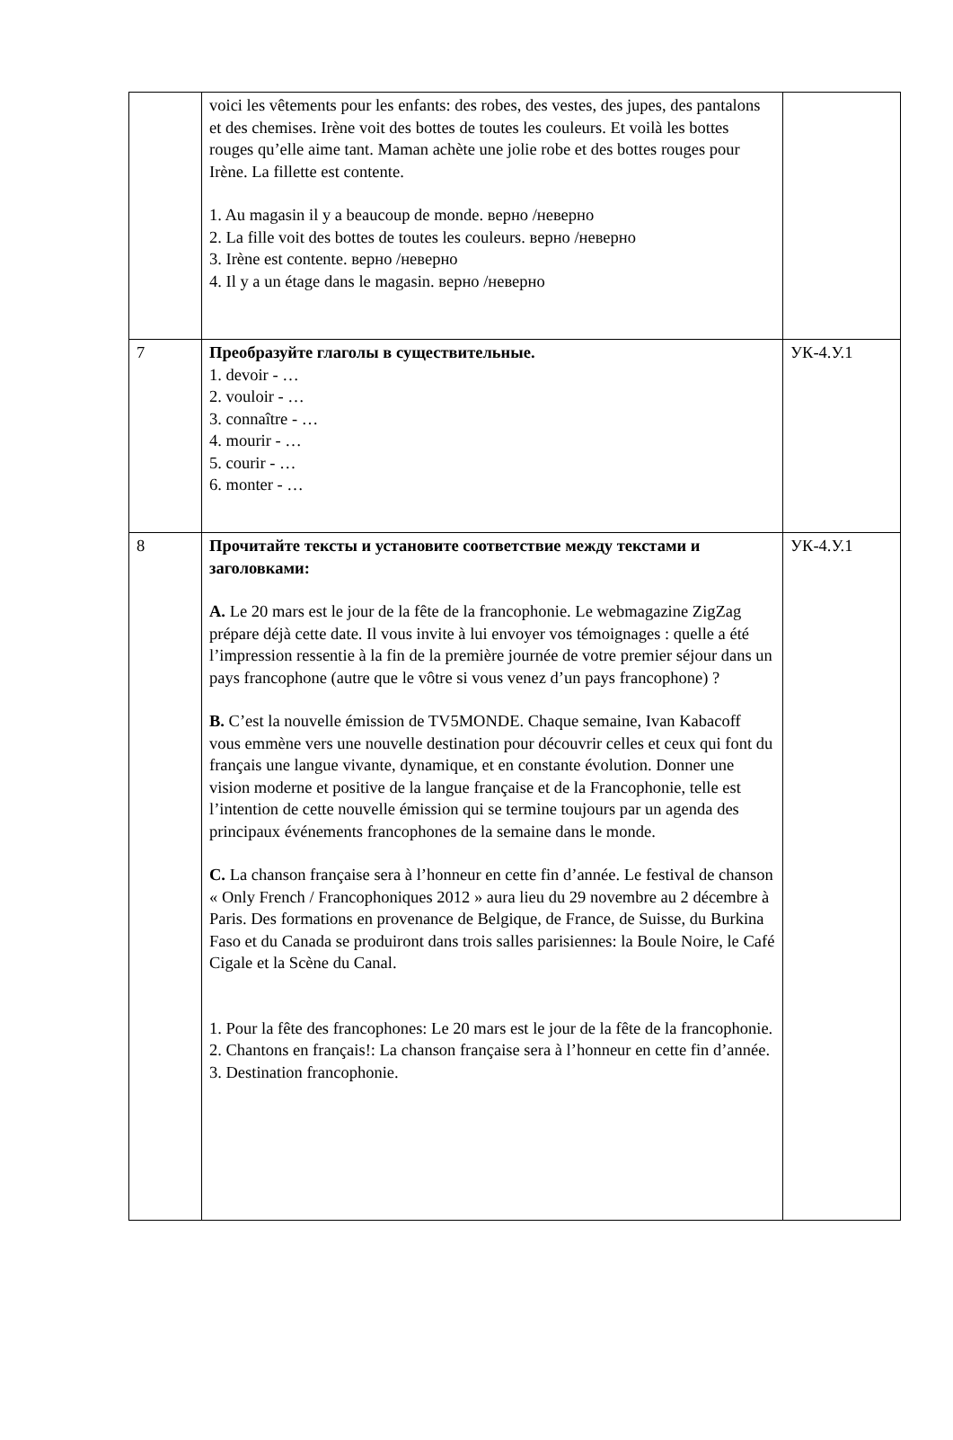| | voici les vêtements pour les enfants: des robes, des vestes, des jupes, des pantalons et des chemises. Irène voit des bottes de toutes les couleurs. Et voilà les bottes rouges qu’elle aime tant. Maman achète une jolie robe et des bottes rouges pour Irène. La fillette est contente. 1. Au magasin il y a beaucoup de monde. верно /неверно 2. La fille voit des bottes de toutes les couleurs. верно /неверно 3. Irène est contente. верно /неверно 4. Il y a un étage dans le magasin. верно /неверно | |
| 7 | Преобразуйте глаголы в существительные. 1. devoir - … 2. vouloir - … 3. connaître - … 4. mourir - … 5. courir - … 6. monter - … | УК-4.У.1 |
| 8 | Прочитайте тексты и установите соответствие между текстами и заголовками: A. Le 20 mars est le jour de la fête de la francophonie. Le webmagazine ZigZag prépare déjà cette date. Il vous invite à lui envoyer vos témoignages : quelle a été l’impression ressentie à la fin de la première journée de votre premier séjour dans un pays francophone (autre que le vôtre si vous venez d’un pays francophone) ? B. C’est la nouvelle émission de TV5MONDE. Chaque semaine, Ivan Kabacoff vous emmène vers une nouvelle destination pour découvrir celles et ceux qui font du français une langue vivante, dynamique, et en constante évolution. Donner une vision moderne et positive de la langue française et de la Francophonie, telle est l’intention de cette nouvelle émission qui se termine toujours par un agenda des principaux événements francophones de la semaine dans le monde. C. La chanson française sera à l’honneur en cette fin d’année. Le festival de chanson « Only French / Francophoniques 2012 » aura lieu du 29 novembre au 2 décembre à Paris. Des formations en provenance de Belgique, de France, de Suisse, du Burkina Faso et du Canada se produiront dans trois salles parisiennes: la Boule Noire, le Café Cigale et la Scène du Canal. 1. Pour la fête des francophones: Le 20 mars est le jour de la fête de la francophonie. 2. Chantons en français!: La chanson française sera à l’honneur en cette fin d’année. 3. Destination francophonie. | УК-4.У.1 |